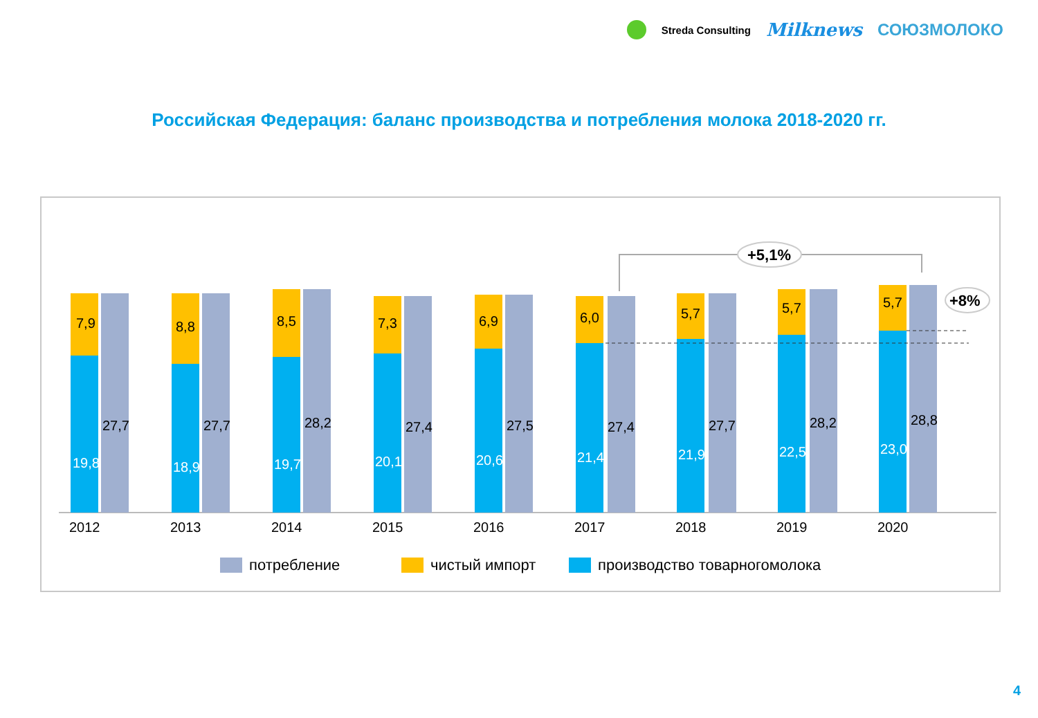Streda Consulting Milknews СОЮЗМОЛОКО
Российская Федерация: баланс производства и потребления молока 2018-2020 гг.
7,9
27,7
19,8
2012
8,8
27,7
18,9
2013
8,5
28,2
19,7
2014
7,3
27,4
20,1
2015
6,9
27,5
20,6
2016
6,0
27,4
21,4
2017
5,7
27,7
21,9
2018
5,7
28,2
22,5
2019
5,7
28,8
23,0
2020
+5,1%
+8%
потребление
чистый импорт
производство товарногомолока
4